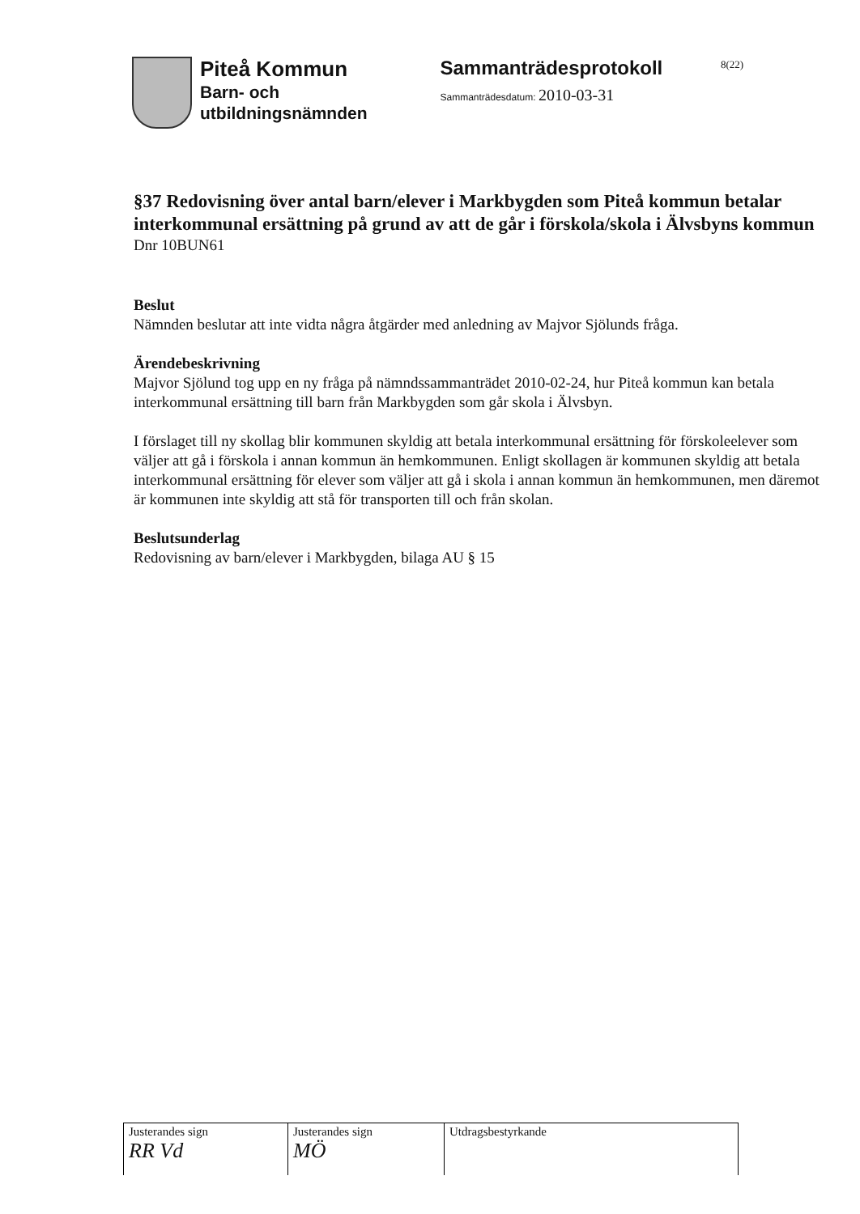Piteå Kommun
Barn- och
utbildningsnämnden
Sammanträdesprotokoll
Sammanträdesdatum: 2010-03-31
8(22)
§37 Redovisning över antal barn/elever i Markbygden som Piteå kommun betalar interkommunal ersättning på grund av att de går i förskola/skola i Älvsbyns kommun
Dnr 10BUN61
Beslut
Nämnden beslutar att inte vidta några åtgärder med anledning av Majvor Sjölunds fråga.
Ärendebeskrivning
Majvor Sjölund tog upp en ny fråga på nämndssammanträdet 2010-02-24, hur Piteå kommun kan betala interkommunal ersättning till barn från Markbygden som går skola i Älvsbyn.
I förslaget till ny skollag blir kommunen skyldig att betala interkommunal ersättning för förskoleelever som väljer att gå i förskola i annan kommun än hemkommunen. Enligt skollagen är kommunen skyldig att betala interkommunal ersättning för elever som väljer att gå i skola i annan kommun än hemkommunen, men däremot är kommunen inte skyldig att stå för transporten till och från skolan.
Beslutsunderlag
Redovisning av barn/elever i Markbygden, bilaga AU § 15
| Justerandes sign RR Vd | Justerandes sign MÖ | Utdragsbestyrkande |